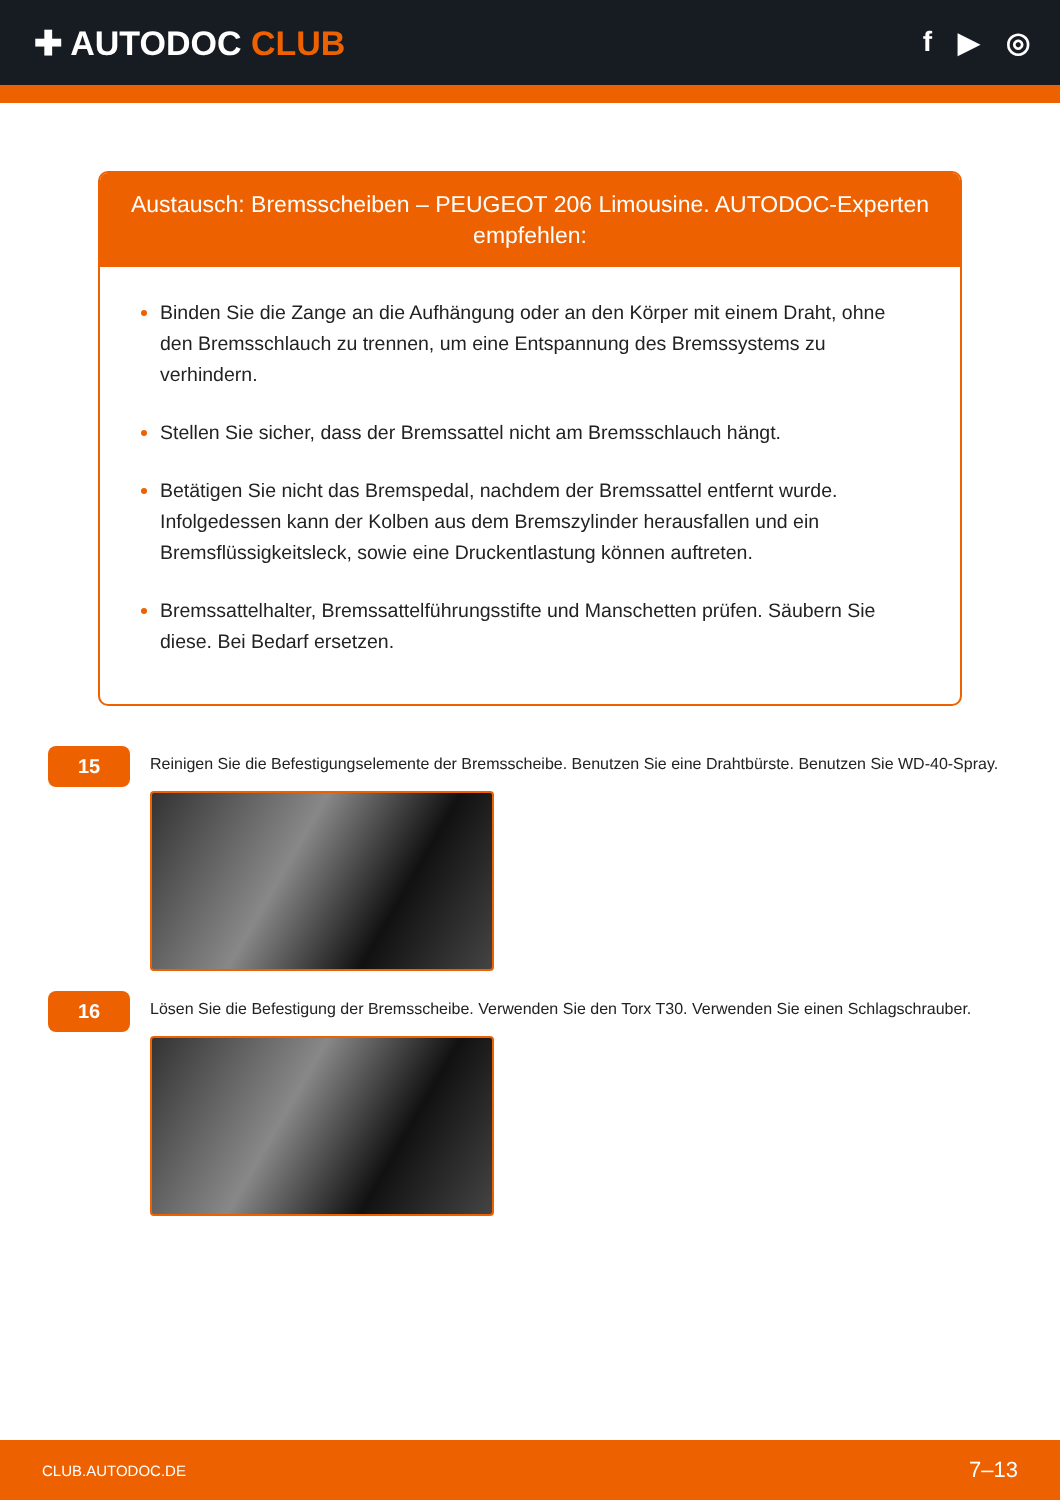✚ AUTODOC CLUB
f ▶ ◎
Austausch: Bremsscheiben – PEUGEOT 206 Limousine. AUTODOC-Experten empfehlen:
Binden Sie die Zange an die Aufhängung oder an den Körper mit einem Draht, ohne den Bremsschlauch zu trennen, um eine Entspannung des Bremssystems zu verhindern.
Stellen Sie sicher, dass der Bremssattel nicht am Bremsschlauch hängt.
Betätigen Sie nicht das Bremspedal, nachdem der Bremssattel entfernt wurde. Infolgedessen kann der Kolben aus dem Bremszylinder herausfallen und ein Bremsflüssigkeitsleck, sowie eine Druckentlastung können auftreten.
Bremssattelhalter, Bremssattelführungsstifte und Manschetten prüfen. Säubern Sie diese. Bei Bedarf ersetzen.
15
Reinigen Sie die Befestigungselemente der Bremsscheibe. Benutzen Sie eine Drahtbürste. Benutzen Sie WD-40-Spray.
16
Lösen Sie die Befestigung der Bremsscheibe. Verwenden Sie den Torx T30. Verwenden Sie einen Schlagschrauber.
CLUB.AUTODOC.DE 7–13